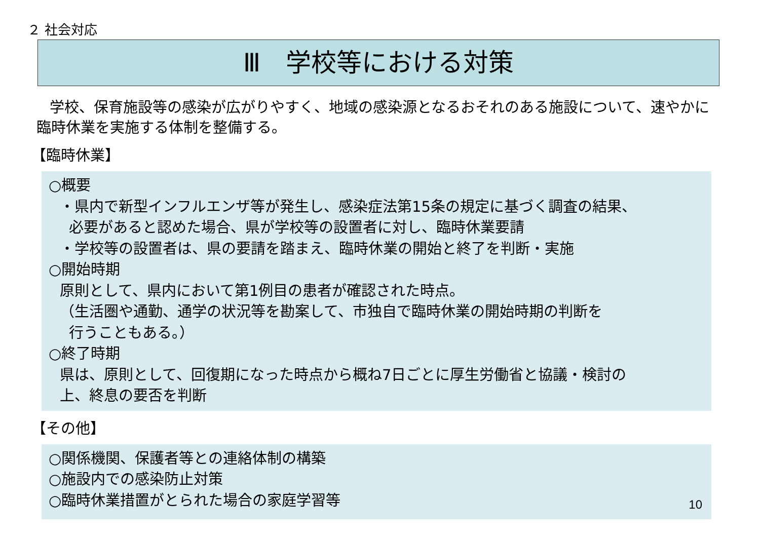２ 社会対応
Ⅲ　学校等における対策
学校、保育施設等の感染が広がりやすく、地域の感染源となるおそれのある施設について、速やかに臨時休業を実施する体制を整備する。
【臨時休業】
○概要
・県内で新型インフルエンザ等が発生し、感染症法第15条の規定に基づく調査の結果、
必要があると認めた場合、県が学校等の設置者に対し、臨時休業要請
・学校等の設置者は、県の要請を踏まえ、臨時休業の開始と終了を判断・実施
○開始時期
原則として、県内において第1例目の患者が確認された時点。
（生活圏や通勤、通学の状況等を勘案して、市独自で臨時休業の開始時期の判断を
行うこともある。）
○終了時期
県は、原則として、回復期になった時点から概ね7日ごとに厚生労働省と協議・検討の
上、終息の要否を判断
【その他】
○関係機関、保護者等との連絡体制の構築
○施設内での感染防止対策
○臨時休業措置がとられた場合の家庭学習等
10